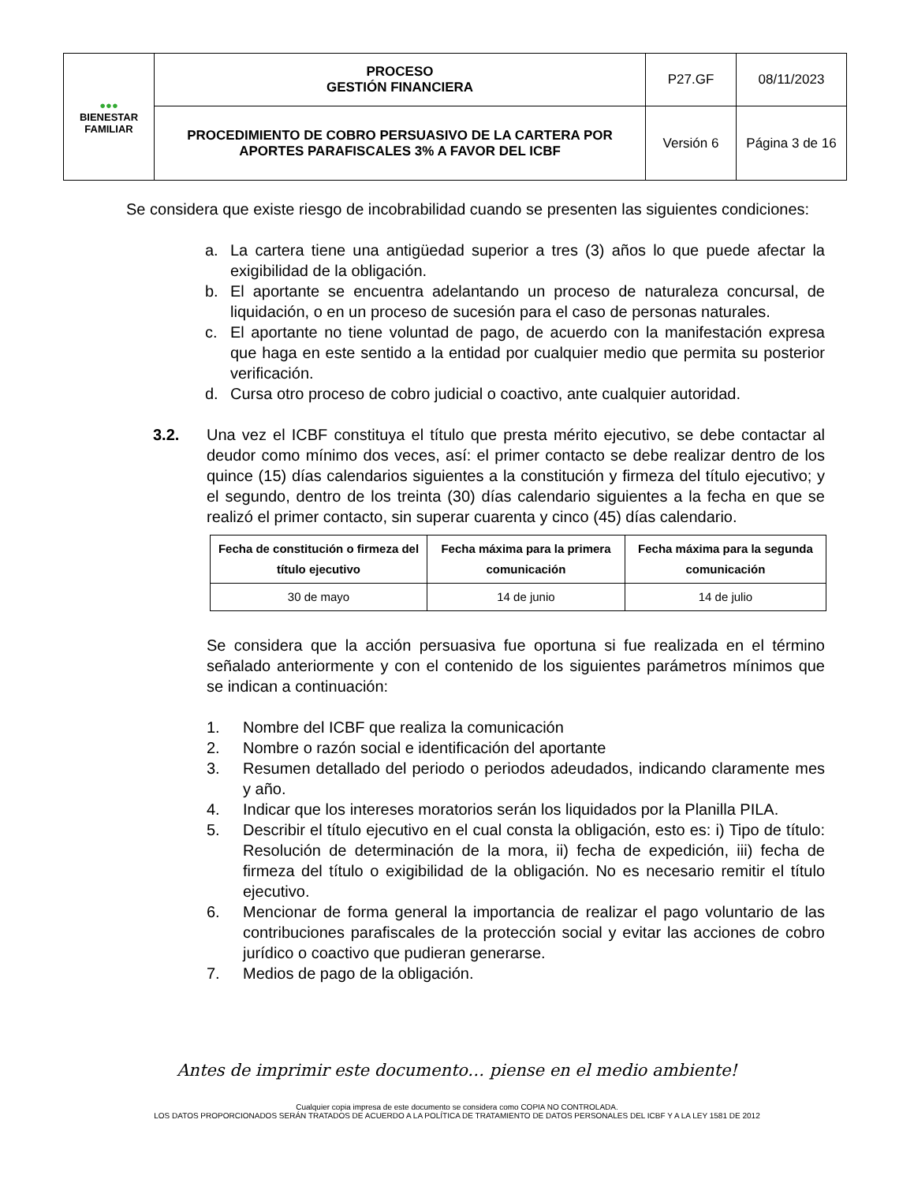| ●●● BIENESTAR FAMILIAR | PROCESO GESTIÓN FINANCIERA | P27.GF | 08/11/2023 |
| | PROCEDIMIENTO DE COBRO PERSUASIVO DE LA CARTERA POR APORTES PARAFISCALES 3% A FAVOR DEL ICBF | Versión 6 | Página 3 de 16 |
Se considera que existe riesgo de incobrabilidad cuando se presenten las siguientes condiciones:
a. La cartera tiene una antigüedad superior a tres (3) años lo que puede afectar la exigibilidad de la obligación.
b. El aportante se encuentra adelantando un proceso de naturaleza concursal, de liquidación, o en un proceso de sucesión para el caso de personas naturales.
c. El aportante no tiene voluntad de pago, de acuerdo con la manifestación expresa que haga en este sentido a la entidad por cualquier medio que permita su posterior verificación.
d. Cursa otro proceso de cobro judicial o coactivo, ante cualquier autoridad.
3.2. Una vez el ICBF constituya el título que presta mérito ejecutivo, se debe contactar al deudor como mínimo dos veces, así: el primer contacto se debe realizar dentro de los quince (15) días calendarios siguientes a la constitución y firmeza del título ejecutivo; y el segundo, dentro de los treinta (30) días calendario siguientes a la fecha en que se realizó el primer contacto, sin superar cuarenta y cinco (45) días calendario.
| Fecha de constitución o firmeza del título ejecutivo | Fecha máxima para la primera comunicación | Fecha máxima para la segunda comunicación |
| --- | --- | --- |
| 30 de mayo | 14 de junio | 14 de julio |
Se considera que la acción persuasiva fue oportuna si fue realizada en el término señalado anteriormente y con el contenido de los siguientes parámetros mínimos que se indican a continuación:
1. Nombre del ICBF que realiza la comunicación
2. Nombre o razón social e identificación del aportante
3. Resumen detallado del periodo o periodos adeudados, indicando claramente mes y año.
4. Indicar que los intereses moratorios serán los liquidados por la Planilla PILA.
5. Describir el título ejecutivo en el cual consta la obligación, esto es: i) Tipo de título: Resolución de determinación de la mora, ii) fecha de expedición, iii) fecha de firmeza del título o exigibilidad de la obligación. No es necesario remitir el título ejecutivo.
6. Mencionar de forma general la importancia de realizar el pago voluntario de las contribuciones parafiscales de la protección social y evitar las acciones de cobro jurídico o coactivo que pudieran generarse.
7. Medios de pago de la obligación.
Antes de imprimir este documento… piense en el medio ambiente!
Cualquier copia impresa de este documento se considera como COPIA NO CONTROLADA.
LOS DATOS PROPORCIONADOS SERÁN TRATADOS DE ACUERDO A LA POLÍTICA DE TRATAMIENTO DE DATOS PERSONALES DEL ICBF Y A LA LEY 1581 DE 2012